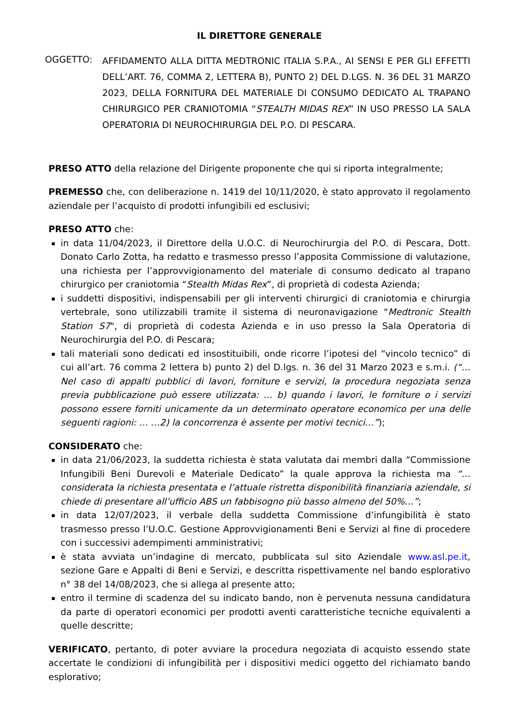IL DIRETTORE GENERALE
OGGETTO:
AFFIDAMENTO ALLA DITTA MEDTRONIC ITALIA S.P.A., AI SENSI E PER GLI EFFETTI DELL’ART. 76, COMMA 2, LETTERA B), PUNTO 2) DEL D.LGS. N. 36 DEL 31 MARZO 2023, DELLA FORNITURA DEL MATERIALE DI CONSUMO DEDICATO AL TRAPANO CHIRURGICO PER CRANIOTOMIA “STEALTH MIDAS REX” IN USO PRESSO LA SALA OPERATORIA DI NEUROCHIRURGIA DEL P.O. DI PESCARA.
PRESO ATTO della relazione del Dirigente proponente che qui si riporta integralmente;
PREMESSO che, con deliberazione n. 1419 del 10/11/2020, è stato approvato il regolamento aziendale per l’acquisto di prodotti infungibili ed esclusivi;
PRESO ATTO che:
in data 11/04/2023, il Direttore della U.O.C. di Neurochirurgia del P.O. di Pescara, Dott. Donato Carlo Zotta, ha redatto e trasmesso presso l’apposita Commissione di valutazione, una richiesta per l’approvvigionamento del materiale di consumo dedicato al trapano chirurgico per craniotomia “Stealth Midas Rex”, di proprietà di codesta Azienda;
i suddetti dispositivi, indispensabili per gli interventi chirurgici di craniotomia e chirurgia vertebrale, sono utilizzabili tramite il sistema di neuronavigazione “Medtronic Stealth Station S7", di proprietà di codesta Azienda e in uso presso la Sala Operatoria di Neurochirurgia del P.O. di Pescara;
tali materiali sono dedicati ed insostituibili, onde ricorre l’ipotesi del “vincolo tecnico” di cui all’art. 76 comma 2 lettera b) punto 2) del D.lgs. n. 36 del 31 Marzo 2023 e s.m.i. (“…Nel caso di appalti pubblici di lavori, forniture e servizi, la procedura negoziata senza previa pubblicazione può essere utilizzata: … b) quando i lavori, le forniture o i servizi possono essere forniti unicamente da un determinato operatore economico per una delle seguenti ragioni: … …2) la concorrenza è assente per motivi tecnici…”);
CONSIDERATO che:
in data 21/06/2023, la suddetta richiesta è stata valutata dai membri dalla “Commissione Infungibili Beni Durevoli e Materiale Dedicato” la quale approva la richiesta ma “…considerata la richiesta presentata e l’attuale ristretta disponibilità finanziaria aziendale, si chiede di presentare all’ufficio ABS un fabbisogno più basso almeno del 50%…”;
in data 12/07/2023, il verbale della suddetta Commissione d’infungibilità è stato trasmesso presso l’U.O.C. Gestione Approvvigionamenti Beni e Servizi al fine di procedere con i successivi adempimenti amministrativi;
è stata avviata un’indagine di mercato, pubblicata sul sito Aziendale www.asl.pe.it, sezione Gare e Appalti di Beni e Servizi, e descritta rispettivamente nel bando esplorativo n° 38 del 14/08/2023, che si allega al presente atto;
entro il termine di scadenza del su indicato bando, non è pervenuta nessuna candidatura da parte di operatori economici per prodotti aventi caratteristiche tecniche equivalenti a quelle descritte;
VERIFICATO, pertanto, di poter avviare la procedura negoziata di acquisto essendo state accertate le condizioni di infungibilità per i dispositivi medici oggetto del richiamato bando esplorativo;